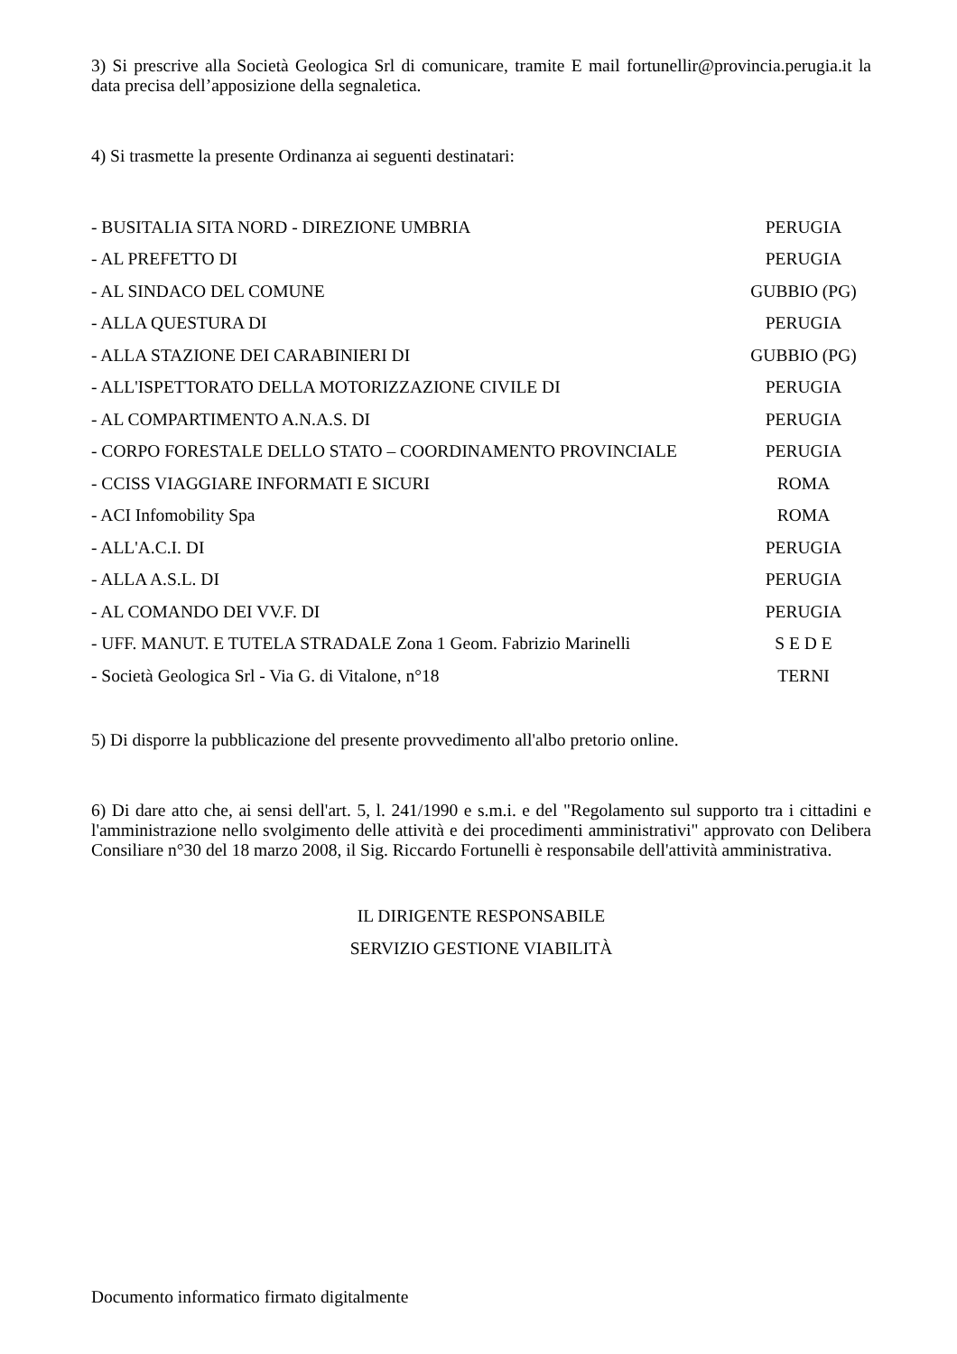3) Si prescrive alla Società Geologica Srl di comunicare, tramite E mail fortunellir@provincia.perugia.it la data precisa dell’apposizione della segnaletica.
4) Si trasmette la presente Ordinanza ai seguenti destinatari:
- BUSITALIA SITA NORD - DIREZIONE UMBRIA PERUGIA
- AL PREFETTO DI PERUGIA
- AL SINDACO DEL COMUNE GUBBIO (PG)
- ALLA QUESTURA DI PERUGIA
- ALLA STAZIONE DEI CARABINIERI DI GUBBIO (PG)
- ALL'ISPETTORATO DELLA MOTORIZZAZIONE CIVILE DI PERUGIA
- AL COMPARTIMENTO A.N.A.S. DI PERUGIA
- CORPO FORESTALE DELLO STATO – COORDINAMENTO PROVINCIALE PERUGIA
- CCISS VIAGGIARE INFORMATI E SICURI ROMA
- ACI Infomobility Spa ROMA
- ALL'A.C.I. DI PERUGIA
- ALLA A.S.L. DI PERUGIA
- AL COMANDO DEI VV.F. DI PERUGIA
- UFF. MANUT. E TUTELA STRADALE Zona 1 Geom. Fabrizio Marinelli S E D E
- Società Geologica Srl - Via G. di Vitalone, n°18 TERNI
5) Di disporre la pubblicazione del presente provvedimento all'albo pretorio online.
6) Di dare atto che, ai sensi dell'art. 5, l. 241/1990 e s.m.i. e del "Regolamento sul supporto tra i cittadini e l'amministrazione nello svolgimento delle attività e dei procedimenti amministrativi" approvato con Delibera Consiliare n°30 del 18 marzo 2008, il Sig. Riccardo Fortunelli è responsabile dell'attività amministrativa.
IL DIRIGENTE RESPONSABILE
SERVIZIO GESTIONE VIABILITÀ
Documento informatico firmato digitalmente